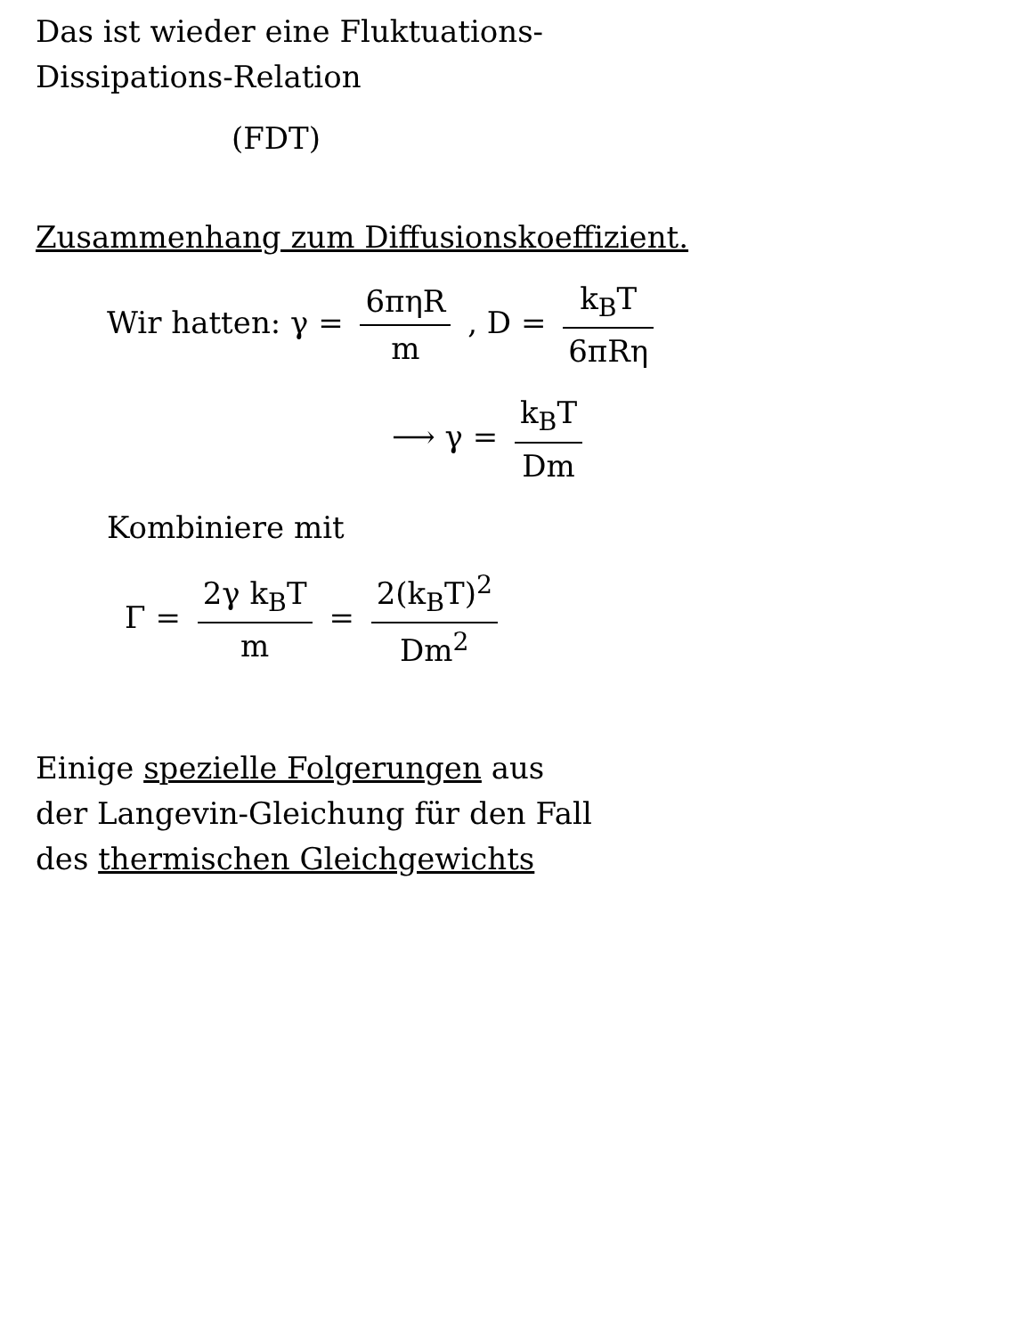Das ist wieder eine Fluktuations-
Dissipations-Relation
(FDT)
Zusammenhang zum Diffusionskoeffizient.
Wir hatten: γ = 6πηR m , D = k<sub>B</sub>T 6πRη
⟶ γ = k<sub>B</sub>T Dm
Kombiniere mit
Γ = 2γ k<sub>B</sub>T m = 2(k<sub>B</sub>T)<sup>2</sup> Dm<sup>2</sup>
Einige spezielle Folgerungen aus
der Langevin-Gleichung für den Fall
des thermischen Gleichgewichts